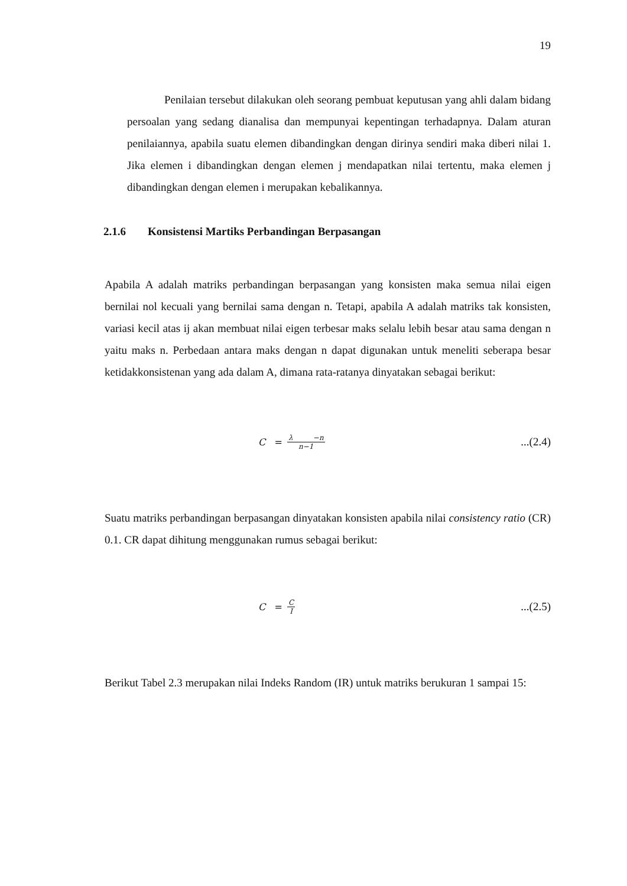19
Penilaian tersebut dilakukan oleh seorang pembuat keputusan yang ahli dalam bidang persoalan yang sedang dianalisa dan mempunyai kepentingan terhadapnya. Dalam aturan penilaiannya, apabila suatu elemen dibandingkan dengan dirinya sendiri maka diberi nilai 1. Jika elemen i dibandingkan dengan elemen j mendapatkan nilai tertentu, maka elemen j dibandingkan dengan elemen i merupakan kebalikannya.
2.1.6 Konsistensi Martiks Perbandingan Berpasangan
Apabila A adalah matriks perbandingan berpasangan yang konsisten maka semua nilai eigen bernilai nol kecuali yang bernilai sama dengan n. Tetapi, apabila A adalah matriks tak konsisten, variasi kecil atas ij akan membuat nilai eigen terbesar maks selalu lebih besar atau sama dengan n yaitu maks n. Perbedaan antara maks dengan n dapat digunakan untuk meneliti seberapa besar ketidakkonsistenan yang ada dalam A, dimana rata-ratanya dinyatakan sebagai berikut:
C = λ −n n−1
...(2.4)
Suatu matriks perbandingan berpasangan dinyatakan konsisten apabila nilai consistency ratio (CR) 0.1. CR dapat dihitung menggunakan rumus sebagai berikut:
C = C I
...(2.5)
Berikut Tabel 2.3 merupakan nilai Indeks Random (IR) untuk matriks berukuran 1 sampai 15: